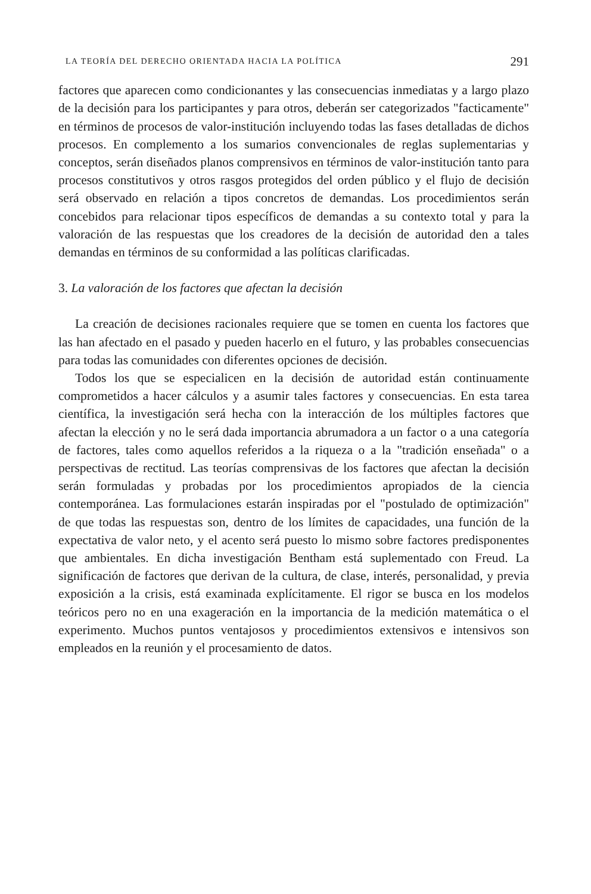LA TEORÍA DEL DERECHO ORIENTADA HACIA LA POLÍTICA 291
factores que aparecen como condicionantes y las consecuencias inmediatas y a largo plazo de la decisión para los participantes y para otros, deberán ser categorizados "facticamente" en términos de procesos de valor-institución incluyendo todas las fases detalladas de dichos procesos. En complemento a los sumarios convencionales de reglas suplementarias y conceptos, serán diseñados planos comprensivos en términos de valor-institución tanto para procesos constitutivos y otros rasgos protegidos del orden público y el flujo de decisión será observado en relación a tipos concretos de demandas. Los procedimientos serán concebidos para relacionar tipos específicos de demandas a su contexto total y para la valoración de las respuestas que los creadores de la decisión de autoridad den a tales demandas en términos de su conformidad a las políticas clarificadas.
3. La valoración de los factores que afectan la decisión
La creación de decisiones racionales requiere que se tomen en cuenta los factores que las han afectado en el pasado y pueden hacerlo en el futuro, y las probables consecuencias para todas las comunidades con diferentes opciones de decisión.
Todos los que se especialicen en la decisión de autoridad están continuamente comprometidos a hacer cálculos y a asumir tales factores y consecuencias. En esta tarea científica, la investigación será hecha con la interacción de los múltiples factores que afectan la elección y no le será dada importancia abrumadora a un factor o a una categoría de factores, tales como aquellos referidos a la riqueza o a la "tradición enseñada" o a perspectivas de rectitud. Las teorías comprensivas de los factores que afectan la decisión serán formuladas y probadas por los procedimientos apropiados de la ciencia contemporánea. Las formulaciones estarán inspiradas por el "postulado de optimización" de que todas las respuestas son, dentro de los límites de capacidades, una función de la expectativa de valor neto, y el acento será puesto lo mismo sobre factores predisponentes que ambientales. En dicha investigación Bentham está suplementado con Freud. La significación de factores que derivan de la cultura, de clase, interés, personalidad, y previa exposición a la crisis, está examinada explícitamente. El rigor se busca en los modelos teóricos pero no en una exageración en la importancia de la medición matemática o el experimento. Muchos puntos ventajosos y procedimientos extensivos e intensivos son empleados en la reunión y el procesamiento de datos.